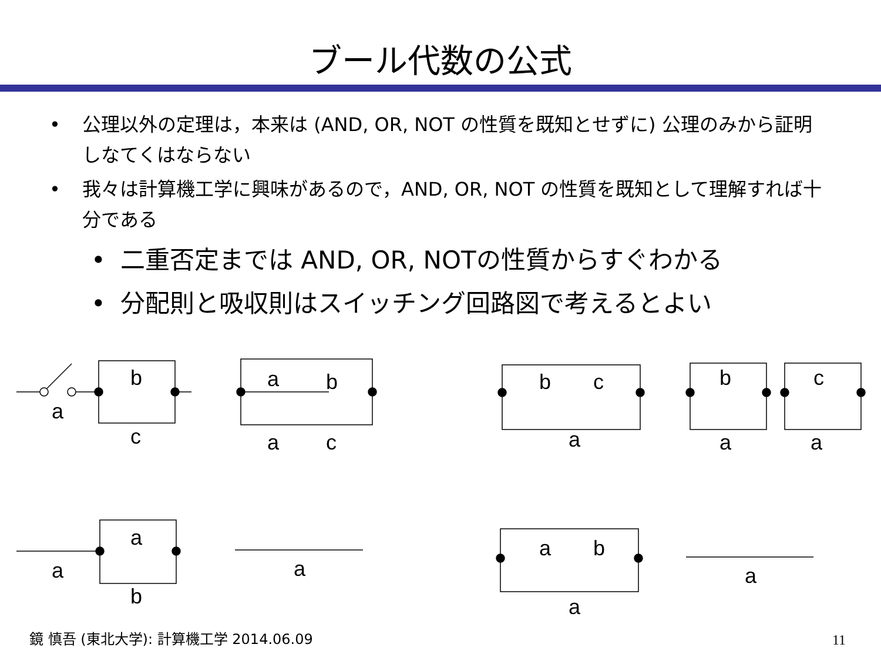ブール代数の公式
公理以外の定理は，本来は (AND, OR, NOT の性質を既知とせずに) 公理のみから証明しなてくはならない
我々は計算機工学に興味があるので，AND, OR, NOT の性質を既知として理解すれば十分である
二重否定までは AND, OR, NOTの性質からすぐわかる
分配則と吸収則はスイッチング回路図で考えるとよい
b
c
a
a
b
a
c
b
c
a
b
c
a
a
a
b
a
a
a
b
a
a
鏡 慎吾 (東北大学): 計算機工学 2014.06.09
11